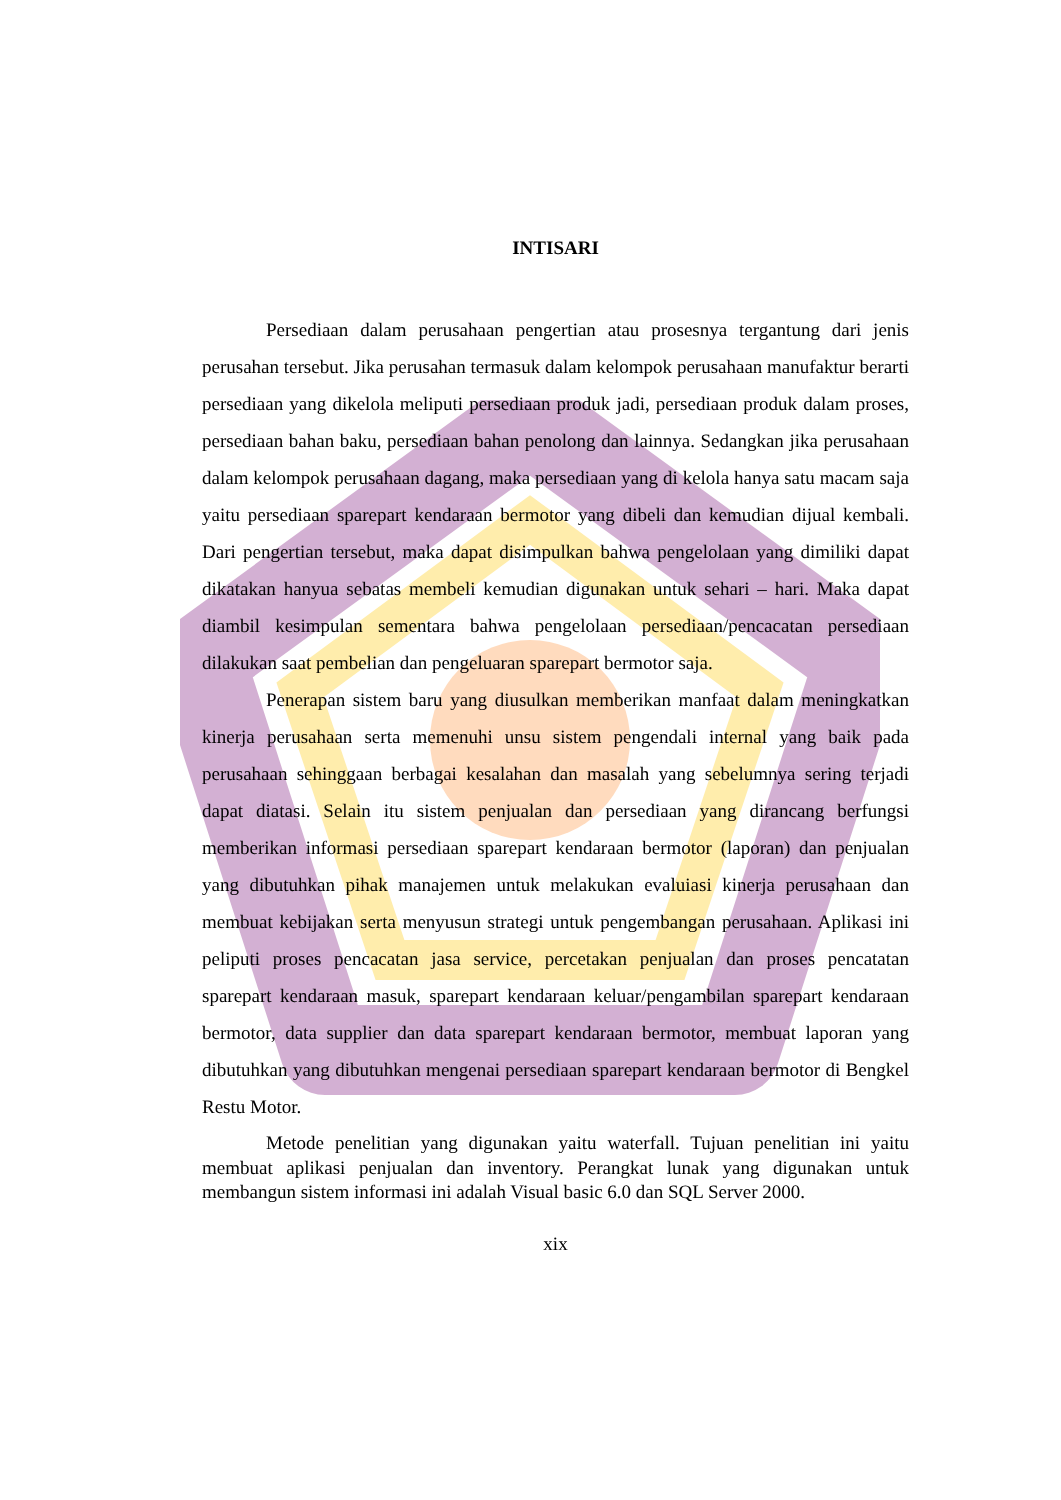INTISARI
Persediaan dalam perusahaan pengertian atau prosesnya tergantung dari jenis perusahan tersebut. Jika perusahan termasuk dalam kelompok perusahaan manufaktur berarti persediaan yang dikelola meliputi persediaan produk jadi, persediaan produk dalam proses, persediaan bahan baku, persediaan bahan penolong dan lainnya. Sedangkan jika perusahaan dalam kelompok perusahaan dagang, maka persediaan yang di kelola hanya satu macam saja yaitu persediaan sparepart kendaraan bermotor yang dibeli dan kemudian dijual kembali. Dari pengertian tersebut, maka dapat disimpulkan bahwa pengelolaan yang dimiliki dapat dikatakan hanyua sebatas membeli kemudian digunakan untuk sehari – hari. Maka dapat diambil kesimpulan sementara bahwa pengelolaan persediaan/pencacatan persediaan dilakukan saat pembelian dan pengeluaran sparepart bermotor saja.
Penerapan sistem baru yang diusulkan memberikan manfaat dalam meningkatkan kinerja perusahaan serta memenuhi unsu sistem pengendali internal yang baik pada perusahaan sehinggaan berbagai kesalahan dan masalah yang sebelumnya sering terjadi dapat diatasi. Selain itu sistem penjualan dan persediaan yang dirancang berfungsi memberikan informasi persediaan sparepart kendaraan bermotor (laporan) dan penjualan yang dibutuhkan pihak manajemen untuk melakukan evaluiasi kinerja perusahaan dan membuat kebijakan serta menyusun strategi untuk pengembangan perusahaan. Aplikasi ini peliputi proses pencacatan jasa service, percetakan penjualan dan proses pencatatan sparepart kendaraan masuk, sparepart kendaraan keluar/pengambilan sparepart kendaraan bermotor, data supplier dan data sparepart kendaraan bermotor, membuat laporan yang dibutuhkan yang dibutuhkan mengenai persediaan sparepart kendaraan bermotor di Bengkel Restu Motor.
Metode penelitian yang digunakan yaitu waterfall. Tujuan penelitian ini yaitu membuat aplikasi penjualan dan inventory. Perangkat lunak yang digunakan untuk membangun sistem informasi ini adalah Visual basic 6.0 dan SQL Server 2000.
xix